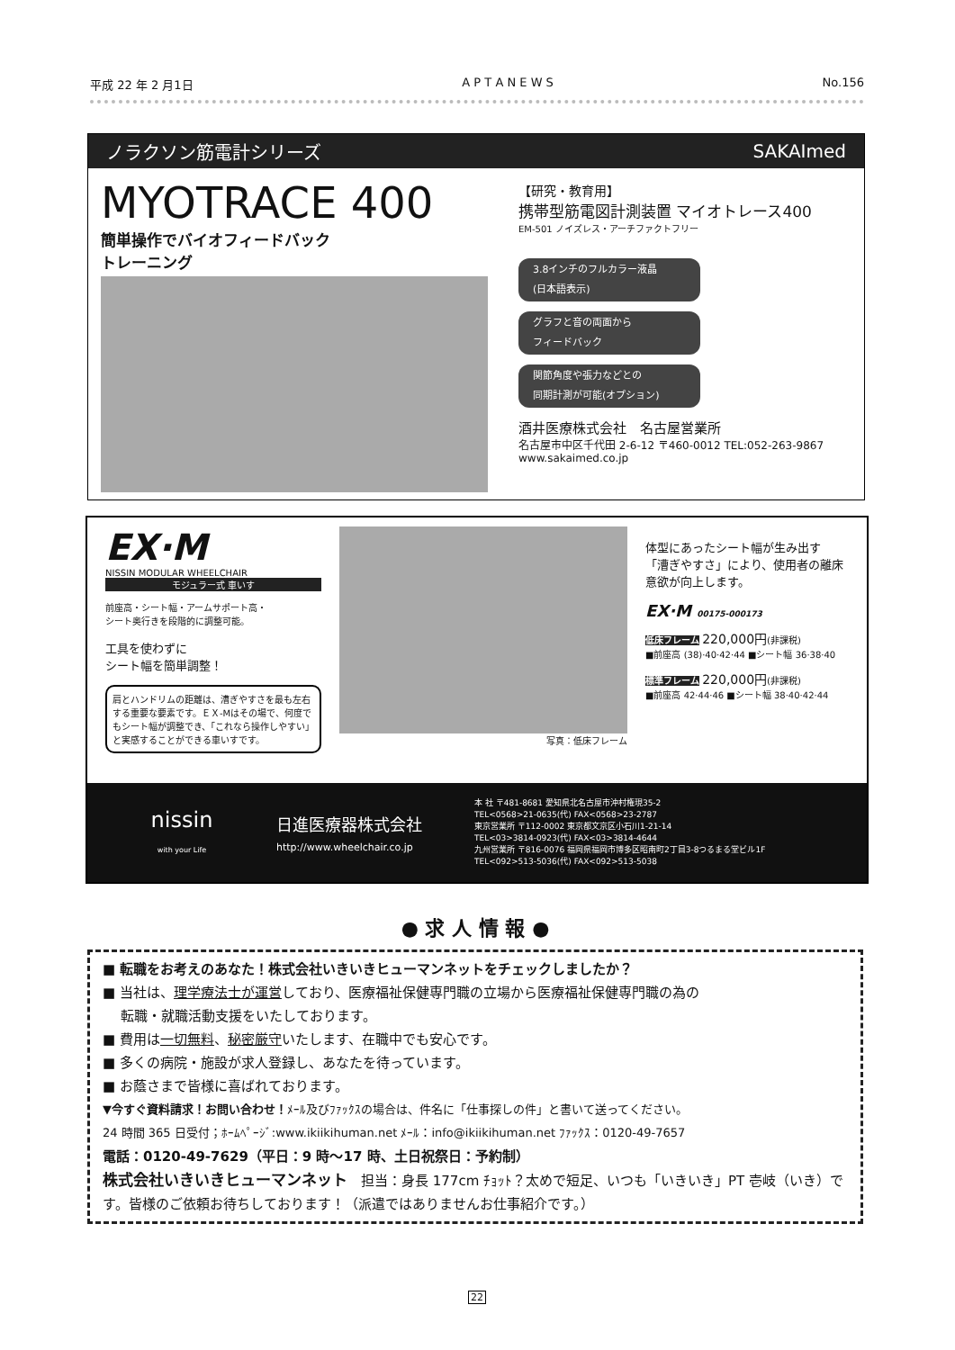平成 22 年 2 月1日 A P T A N E W S No.156
ノラクソン筋電計シリーズ SAKAImed
MYOTRACE 400
簡単操作でバイオフィードバック
トレーニング
【研究・教育用】
携帯型筋電図計測装置 マイオトレース400
EM-501 ノイズレス・アーチファクトフリー
3.8インチのフルカラー液晶
(日本語表示)
グラフと音の両面から
フィードバック
関節角度や張力などとの
同期計測が可能(オプション)
酒井医療株式会社　名古屋営業所
名古屋市中区千代田 2-6-12 〒460-0012 TEL:052-263-9867
www.sakaimed.co.jp
EX·M
NISSIN MODULAR WHEELCHAIR
モジュラー式 車いす
前座高・シート幅・アームサポート高・
シート奥行きを段階的に調整可能。
工具を使わずに
シート幅を簡単調整！
肩とハンドリムの距離は、漕ぎやすさを最も左右する重要な要素です。ＥＸ-Mはその場で、何度でもシート幅が調整でき、「これなら操作しやすい」と実感することができる車いすです。
写真：低床フレーム
体型にあったシート幅が生み出す「漕ぎやすさ」により、使用者の離床意欲が向上します。
EX·M 00175-000173
低床フレーム 220,000円(非課税)
■前座高 (38)·40·42·44 ■シート幅 36·38·40
標準フレーム 220,000円(非課税)
■前座高 42·44·46 ■シート幅 38·40·42·44
nissin
with your Life
日進医療器株式会社
http://www.wheelchair.co.jp
本 社 〒481-8681 愛知県北名古屋市沖村権現35-2
TEL<0568>21-0635(代) FAX<0568>23-2787
東京営業所 〒112-0002 東京都文京区小石川1-21-14
TEL<03>3814-0923(代) FAX<03>3814-4644
九州営業所 〒816-0076 福岡県福岡市博多区昭南町2丁目3-8つるまる堂ビル1F
TEL<092>513-5036(代) FAX<092>513-5038
● 求 人 情 報 ●
■ 転職をお考えのあなた！株式会社いきいきヒューマンネットをチェックしましたか？
■ 当社は、理学療法士が運営しており、医療福祉保健専門職の立場から医療福祉保健専門職の為の
　 転職・就職活動支援をいたしております。
■ 費用は一切無料、秘密厳守いたします、在職中でも安心です。
■ 多くの病院・施設が求人登録し、あなたを待っています。
■ お蔭さまで皆様に喜ばれております。
▼今すぐ資料請求！お問い合わせ！ﾒｰﾙ及びﾌｧｯｸｽの場合は、件名に「仕事探しの件」と書いて送ってください。
24 時間 365 日受付；ﾎｰﾑﾍﾟｰｼﾞ:www.ikiikihuman.net ﾒｰﾙ：info@ikiikihuman.net ﾌｧｯｸｽ：0120-49-7657
電話：0120-49-7629（平日：9 時～17 時、土日祝祭日：予約制）
株式会社いきいきヒューマンネット　担当：身長 177cm ﾁｮｯﾄ？太めで短足、いつも「いきいき」PT 壱岐（いき）です。皆様のご依頼お待ちしております！（派遣ではありませんお仕事紹介です。）
22